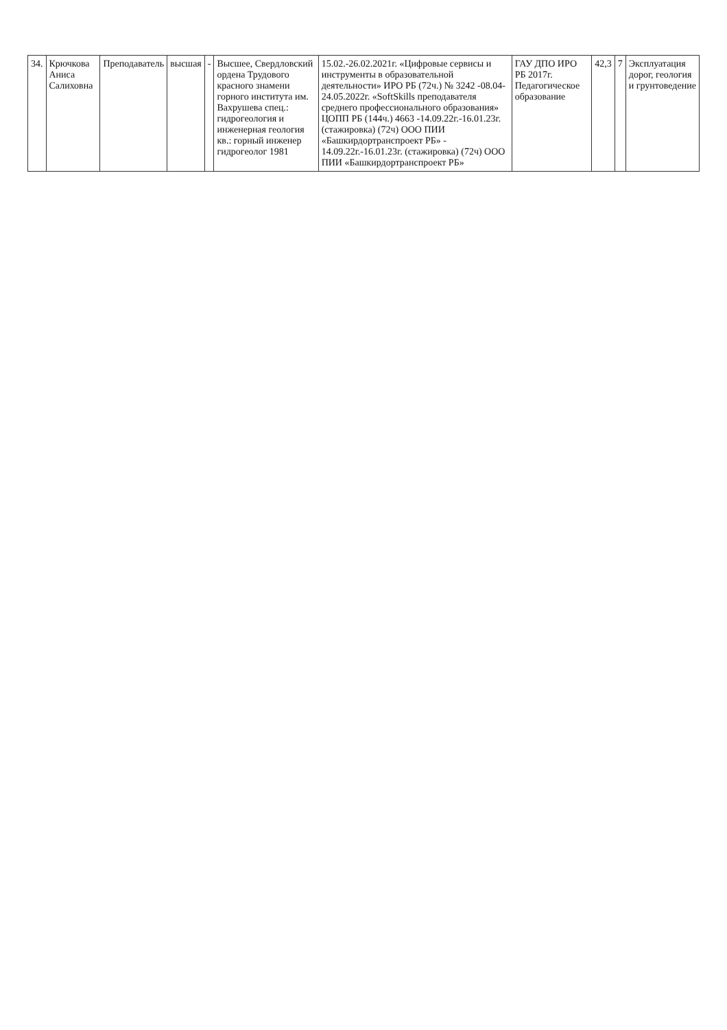| 34. | Крючкова Аниса Салиховна | Преподаватель | высшая | - | Высшее, Свердловский ордена Трудового красного знамени горного института им. Вахрушева спец.: гидрогеология и инженерная геология кв.: горный инженер гидрогеолог 1981 | 15.02.-26.02.2021г. «Цифровые сервисы и инструменты в образовательной деятельности» ИРО РБ (72ч.) № 3242 -08.04-24.05.2022г. «SoftSkills преподавателя среднего профессионального образования» ЦОПП РБ (144ч.) 4663 -14.09.22г.-16.01.23г. (стажировка) (72ч) ООО ПИИ «Башкирдортранспроект РБ» - 14.09.22г.-16.01.23г. (стажировка) (72ч) ООО ПИИ «Башкирдортранспроект РБ» | ГАУ ДПО ИРО РБ 2017г. Педагогическое образование | 42,3 | 7 | Эксплуатация дорог, геология и грунтоведение |